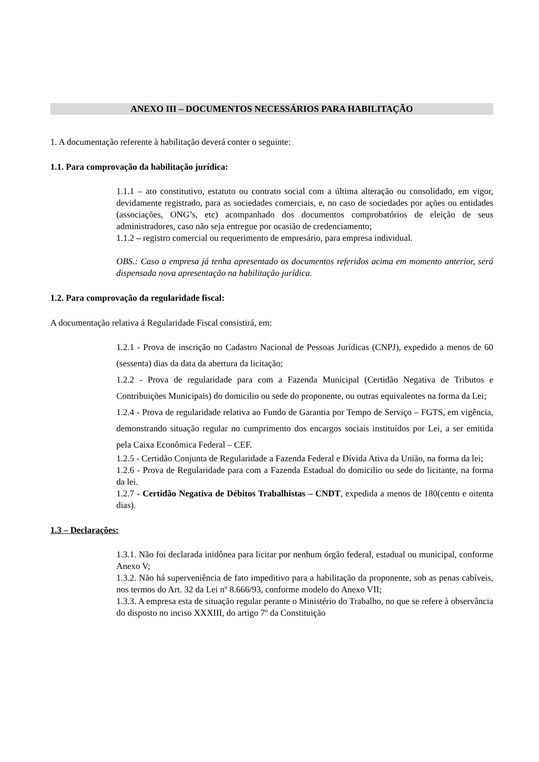ANEXO III – DOCUMENTOS NECESSÁRIOS PARA HABILITAÇÃO
1. A documentação referente à habilitação deverá conter o seguinte:
1.1. Para comprovação da habilitação jurídica:
1.1.1 – ato constitutivo, estatuto ou contrato social com a última alteração ou consolidado, em vigor, devidamente registrado, para as sociedades comerciais, e, no caso de sociedades por ações ou entidades (associações, ONG’s, etc) acompanhado dos documentos comprobatórios de eleição de seus administradores, caso não seja entregue por ocasião de credenciamento;
1.1.2 – registro comercial ou requerimento de empresário, para empresa individual.
OBS.: Caso a empresa já tenha apresentado os documentos referidos acima em momento anterior, será dispensada nova apresentação na habilitação jurídica.
1.2. Para comprovação da regularidade fiscal:
A documentação relativa á Regularidade Fiscal consistirá, em:
1.2.1 - Prova de inscrição no Cadastro Nacional de Pessoas Jurídicas (CNPJ), expedido a menos de 60 (sessenta) dias da data da abertura da licitação;
1.2.2 - Prova de regularidade para com a Fazenda Municipal (Certidão Negativa de Tributos e Contribuições Municipais) do domicilio ou sede do proponente, ou outras equivalentes na forma da Lei;
1.2.4 - Prova de regularidade relativa ao Fundo de Garantia por Tempo de Serviço – FGTS, em vigência, demonstrando situação regular no cumprimento dos encargos sociais instituídos por Lei, a ser emitida pela Caixa Econômica Federal – CEF.
1.2.5 - Certidão Conjunta de Regularidade a Fazenda Federal e Dívida Ativa da União, na forma da lei;
1.2.6 - Prova de Regularidade para com a Fazenda Estadual do domicilio ou sede do licitante, na forma da lei.
1.2.7 - Certidão Negativa de Débitos Trabalhistas – CNDT, expedida a menos de 180(cento e oitenta dias).
1.3 – Declarações:
1.3.1. Não foi declarada inidônea para licitar por nenhum órgão federal, estadual ou municipal, conforme Anexo V;
1.3.2. Não há superveniência de fato impeditivo para a habilitação da proponente, sob as penas cabíveis, nos termos do Art. 32 da Lei nº 8.666/93, conforme modelo do Anexo VII;
1.3.3. A empresa esta de situação regular perante o Ministério do Trabalho, no que se refere à observância do disposto no inciso XXXIII, do artigo 7º da Constituição